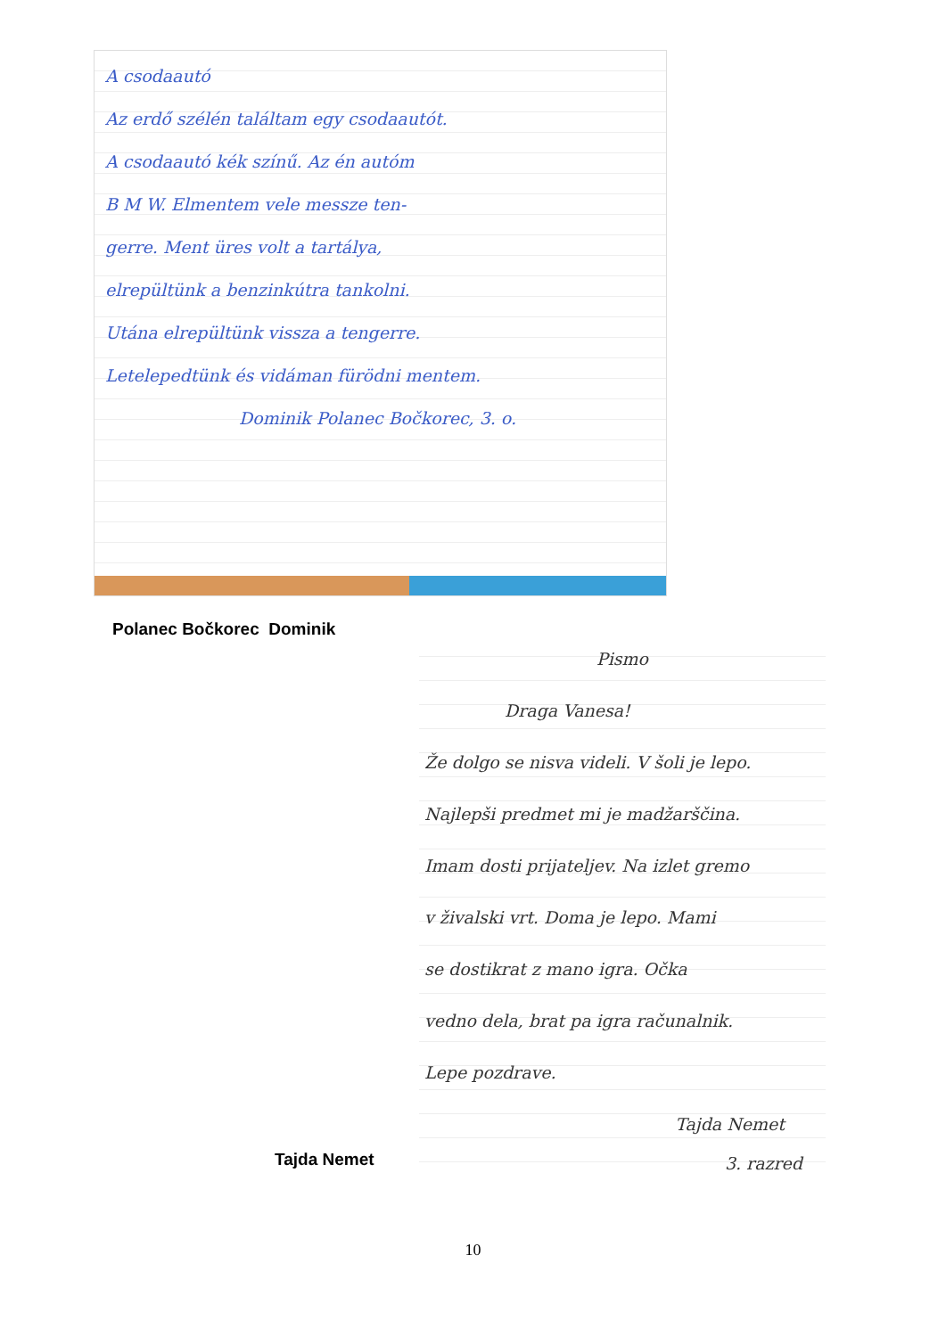A csodaautó
Az erdő szélén találtam egy csodaautót.
A csodaautó kék színű. Az én autóm
B M W. Elmentem vele messze ten-
gerre. Ment üres volt a tartálya,
elrepültünk a benzinkútra tankolni.
Utána elrepültünk vissza a tengerre.
Letelepedtünk és vidáman fürödni mentem.
Dominik Polanec Bočkorec, 3. o.
Polanec Bočkorec Dominik
Pismo
Draga Vanesa!
Že dolgo se nisva videli. V šoli je lepo.
Najlepši predmet mi je madžarščina.
Imam dosti prijateljev. Na izlet gremo
v živalski vrt. Doma je lepo. Mami
se dostikrat z mano igra. Očka
vedno dela, brat pa igra računalnik.
Lepe pozdrave.
Tajda Nemet
3. razred
Tajda Nemet
10